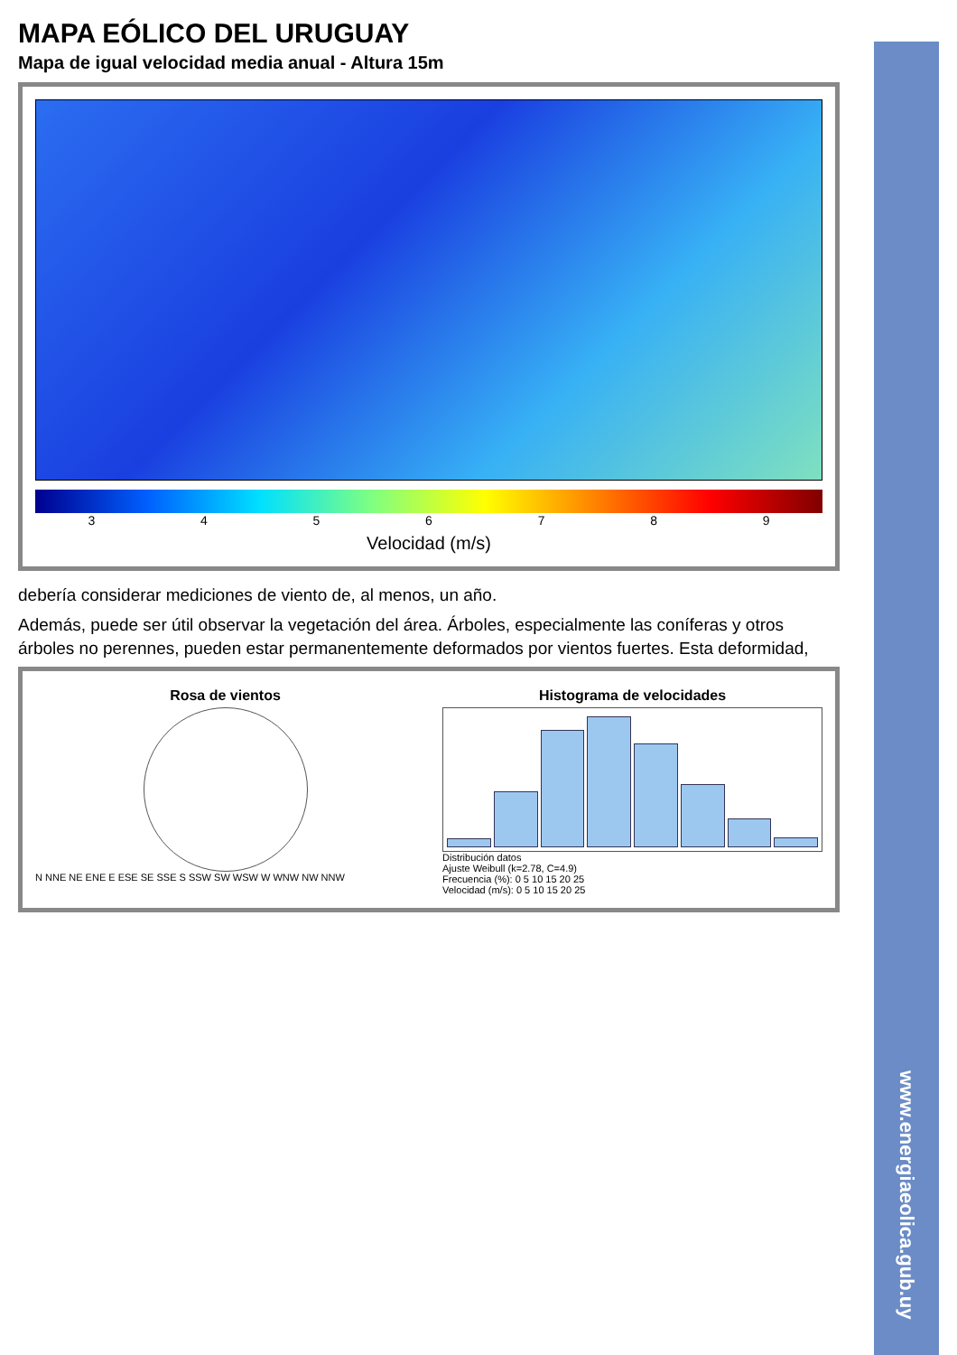MAPA EÓLICO DEL URUGUAY
Mapa de igual velocidad media anual - Altura 15m
3 4 5 6 7 8 9
Velocidad (m/s)
debería considerar mediciones de viento de, al menos, un año.
Además, puede ser útil observar la vegetación del área. Árboles, especialmente las coníferas y otros árboles no perennes, pueden estar permanentemente deformados por vientos fuertes. Esta deformidad,
Rosa de vientos
N NNE NE ENE E ESE SE SSE S SSW SW WSW W WNW NW NNW
Histograma de velocidades
Distribución datos
Ajuste Weibull (k=2.78, C=4.9)
Frecuencia (%): 0 5 10 15 20 25
Velocidad (m/s): 0 5 10 15 20 25
www.energiaeolica.gub.uy